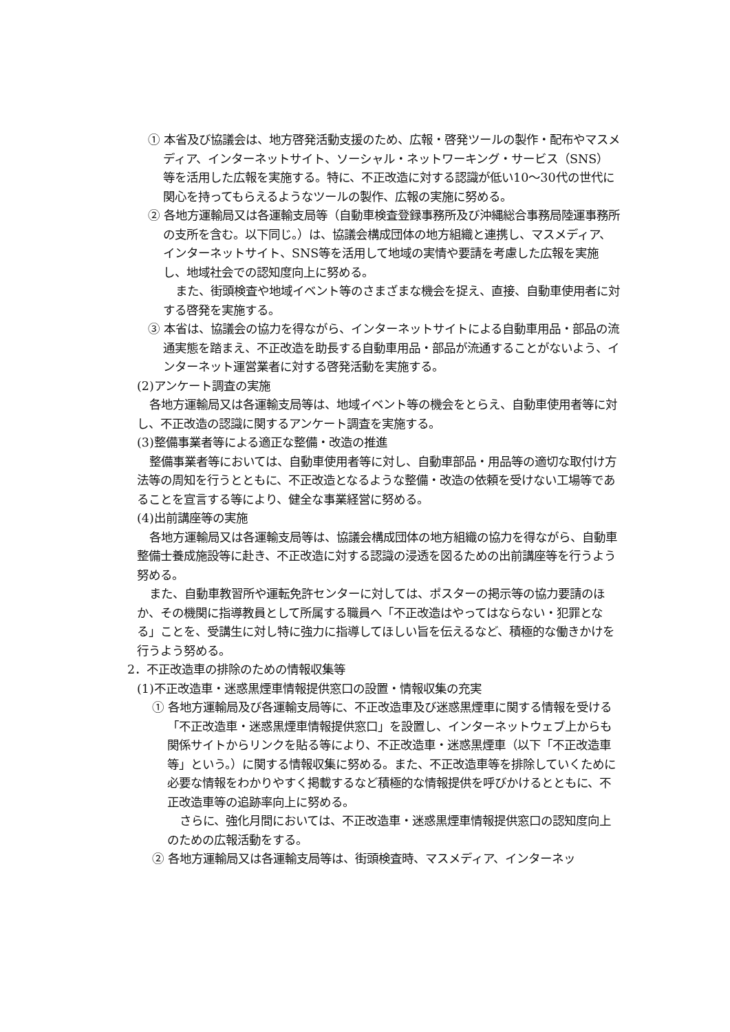① 本省及び協議会は、地方啓発活動支援のため、広報・啓発ツールの製作・配布やマスメディア、インターネットサイト、ソーシャル・ネットワーキング・サービス（SNS）等を活用した広報を実施する。特に、不正改造に対する認識が低い10〜30代の世代に関心を持ってもらえるようなツールの製作、広報の実施に努める。
② 各地方運輸局又は各運輸支局等（自動車検査登録事務所及び沖縄総合事務局陸運事務所の支所を含む。以下同じ。）は、協議会構成団体の地方組織と連携し、マスメディア、インターネットサイト、SNS等を活用して地域の実情や要請を考慮した広報を実施し、地域社会での認知度向上に努める。
また、街頭検査や地域イベント等のさまざまな機会を捉え、直接、自動車使用者に対する啓発を実施する。
③ 本省は、協議会の協力を得ながら、インターネットサイトによる自動車用品・部品の流通実態を踏まえ、不正改造を助長する自動車用品・部品が流通することがないよう、インターネット運営業者に対する啓発活動を実施する。
(2)アンケート調査の実施
各地方運輸局又は各運輸支局等は、地域イベント等の機会をとらえ、自動車使用者等に対し、不正改造の認識に関するアンケート調査を実施する。
(3)整備事業者等による適正な整備・改造の推進
整備事業者等においては、自動車使用者等に対し、自動車部品・用品等の適切な取付け方法等の周知を行うとともに、不正改造となるような整備・改造の依頼を受けない工場等であることを宣言する等により、健全な事業経営に努める。
(4)出前講座等の実施
各地方運輸局又は各運輸支局等は、協議会構成団体の地方組織の協力を得ながら、自動車整備士養成施設等に赴き、不正改造に対する認識の浸透を図るための出前講座等を行うよう努める。
また、自動車教習所や運転免許センターに対しては、ポスターの掲示等の協力要請のほか、その機関に指導教員として所属する職員へ「不正改造はやってはならない・犯罪となる」ことを、受講生に対し特に強力に指導してほしい旨を伝えるなど、積極的な働きかけを行うよう努める。
2．不正改造車の排除のための情報収集等
(1)不正改造車・迷惑黒煙車情報提供窓口の設置・情報収集の充実
① 各地方運輸局及び各運輸支局等に、不正改造車及び迷惑黒煙車に関する情報を受ける「不正改造車・迷惑黒煙車情報提供窓口」を設置し、インターネットウェブ上からも関係サイトからリンクを貼る等により、不正改造車・迷惑黒煙車（以下「不正改造車等」という。）に関する情報収集に努める。また、不正改造車等を排除していくために必要な情報をわかりやすく掲載するなど積極的な情報提供を呼びかけるとともに、不正改造車等の追跡率向上に努める。
さらに、強化月間においては、不正改造車・迷惑黒煙車情報提供窓口の認知度向上のための広報活動をする。
② 各地方運輸局又は各運輸支局等は、街頭検査時、マスメディア、インターネッ